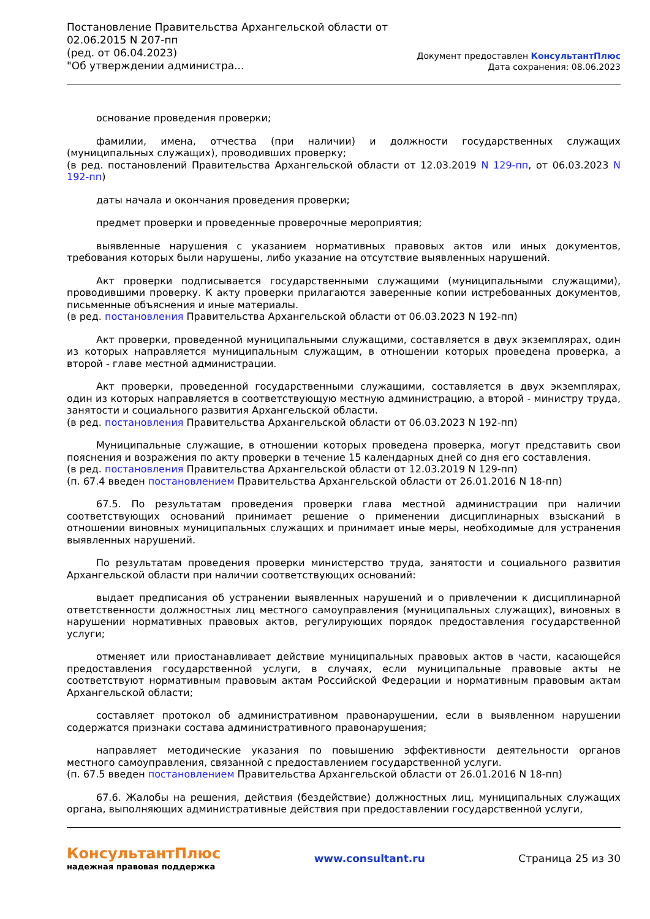Постановление Правительства Архангельской области от
02.06.2015 N 207-пп
(ред. от 06.04.2023)
"Об утверждении администра...
Документ предоставлен КонсультантПлюс
Дата сохранения: 08.06.2023
основание проведения проверки;
фамилии, имена, отчества (при наличии) и должности государственных служащих (муниципальных служащих), проводивших проверку;
(в ред. постановлений Правительства Архангельской области от 12.03.2019 N 129-пп, от 06.03.2023 N 192-пп)
даты начала и окончания проведения проверки;
предмет проверки и проведенные проверочные мероприятия;
выявленные нарушения с указанием нормативных правовых актов или иных документов, требования которых были нарушены, либо указание на отсутствие выявленных нарушений.
Акт проверки подписывается государственными служащими (муниципальными служащими), проводившими проверку. К акту проверки прилагаются заверенные копии истребованных документов, письменные объяснения и иные материалы.
(в ред. постановления Правительства Архангельской области от 06.03.2023 N 192-пп)
Акт проверки, проведенной муниципальными служащими, составляется в двух экземплярах, один из которых направляется муниципальным служащим, в отношении которых проведена проверка, а второй - главе местной администрации.
Акт проверки, проведенной государственными служащими, составляется в двух экземплярах, один из которых направляется в соответствующую местную администрацию, а второй - министру труда, занятости и социального развития Архангельской области.
(в ред. постановления Правительства Архангельской области от 06.03.2023 N 192-пп)
Муниципальные служащие, в отношении которых проведена проверка, могут представить свои пояснения и возражения по акту проверки в течение 15 календарных дней со дня его составления.
(в ред. постановления Правительства Архангельской области от 12.03.2019 N 129-пп)
(п. 67.4 введен постановлением Правительства Архангельской области от 26.01.2016 N 18-пп)
67.5. По результатам проведения проверки глава местной администрации при наличии соответствующих оснований принимает решение о применении дисциплинарных взысканий в отношении виновных муниципальных служащих и принимает иные меры, необходимые для устранения выявленных нарушений.
По результатам проведения проверки министерство труда, занятости и социального развития Архангельской области при наличии соответствующих оснований:
выдает предписания об устранении выявленных нарушений и о привлечении к дисциплинарной ответственности должностных лиц местного самоуправления (муниципальных служащих), виновных в нарушении нормативных правовых актов, регулирующих порядок предоставления государственной услуги;
отменяет или приостанавливает действие муниципальных правовых актов в части, касающейся предоставления государственной услуги, в случаях, если муниципальные правовые акты не соответствуют нормативным правовым актам Российской Федерации и нормативным правовым актам Архангельской области;
составляет протокол об административном правонарушении, если в выявленном нарушении содержатся признаки состава административного правонарушения;
направляет методические указания по повышению эффективности деятельности органов местного самоуправления, связанной с предоставлением государственной услуги.
(п. 67.5 введен постановлением Правительства Архангельской области от 26.01.2016 N 18-пп)
67.6. Жалобы на решения, действия (бездействие) должностных лиц, муниципальных служащих органа, выполняющих административные действия при предоставлении государственной услуги,
КонсультантПлюс
надежная правовая поддержка
www.consultant.ru Страница 25 из 30